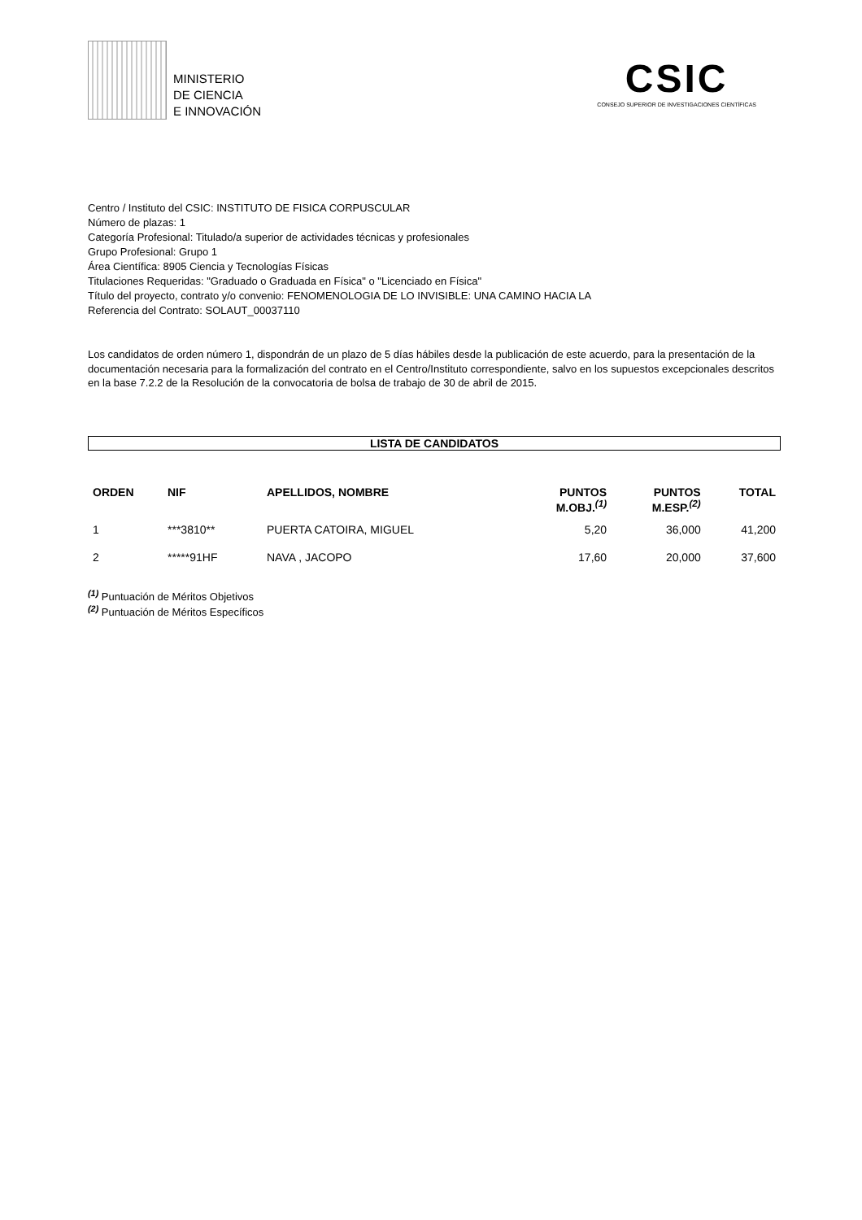MINISTERIO
DE CIENCIA
E INNOVACIÓN
CSIC
CONSEJO SUPERIOR DE INVESTIGACIONES CIENTÍFICAS
Centro / Instituto del CSIC: INSTITUTO DE FISICA CORPUSCULAR
Número de plazas: 1
Categoría Profesional: Titulado/a superior de actividades técnicas y profesionales
Grupo Profesional: Grupo 1
Área Científica: 8905 Ciencia y Tecnologías Físicas
Titulaciones Requeridas: "Graduado o Graduada en Física" o "Licenciado en Física"
Título del proyecto, contrato y/o convenio: FENOMENOLOGIA DE LO INVISIBLE: UNA CAMINO HACIA LA
Referencia del Contrato: SOLAUT_00037110
Los candidatos de orden número 1, dispondrán de un plazo de 5 días hábiles desde la publicación de este acuerdo, para la presentación de la documentación necesaria para la formalización del contrato en el Centro/Instituto correspondiente, salvo en los supuestos excepcionales descritos en la base 7.2.2 de la Resolución de la convocatoria de bolsa de trabajo de 30 de abril de 2015.
LISTA DE CANDIDATOS
| ORDEN | NIF | APELLIDOS, NOMBRE | PUNTOS M.OBJ.<sup>(1)</sup> | PUNTOS M.ESP.<sup>(2)</sup> | TOTAL |
| --- | --- | --- | --- | --- | --- |
| 1 | ***3810** | PUERTA CATOIRA, MIGUEL | 5,20 | 36,000 | 41,200 |
| 2 | *****91HF | NAVA , JACOPO | 17,60 | 20,000 | 37,600 |
<sup>(1)</sup> Puntuación de Méritos Objetivos
<sup>(2)</sup> Puntuación de Méritos Específicos